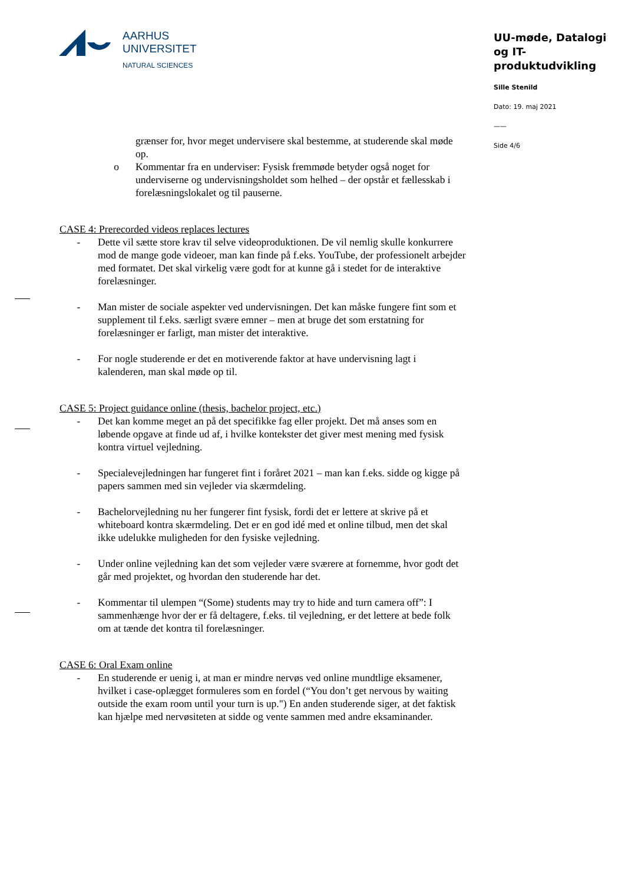AARHUS
UNIVERSITET
NATURAL SCIENCES
UU-møde, Datalogi og IT-produktudvikling
Sille Stenild
Dato: 19. maj 2021
——
Side 4/6
grænser for, hvor meget undervisere skal bestemme, at studerende skal møde op.
o Kommentar fra en underviser: Fysisk fremmøde betyder også noget for underviserne og undervisningsholdet som helhed – der opstår et fællesskab i forelæsningslokalet og til pauserne.
CASE 4: Prerecorded videos replaces lectures
- Dette vil sætte store krav til selve videoproduktionen. De vil nemlig skulle konkurrere mod de mange gode videoer, man kan finde på f.eks. YouTube, der professionelt arbejder med formatet. Det skal virkelig være godt for at kunne gå i stedet for de interaktive forelæsninger.
- Man mister de sociale aspekter ved undervisningen. Det kan måske fungere fint som et supplement til f.eks. særligt svære emner – men at bruge det som erstatning for forelæsninger er farligt, man mister det interaktive.
- For nogle studerende er det en motiverende faktor at have undervisning lagt i kalenderen, man skal møde op til.
CASE 5: Project guidance online (thesis, bachelor project, etc.)
- Det kan komme meget an på det specifikke fag eller projekt. Det må anses som en løbende opgave at finde ud af, i hvilke kontekster det giver mest mening med fysisk kontra virtuel vejledning.
- Specialevejledningen har fungeret fint i foråret 2021 – man kan f.eks. sidde og kigge på papers sammen med sin vejleder via skærmdeling.
- Bachelorvejledning nu her fungerer fint fysisk, fordi det er lettere at skrive på et whiteboard kontra skærmdeling. Det er en god idé med et online tilbud, men det skal ikke udelukke muligheden for den fysiske vejledning.
- Under online vejledning kan det som vejleder være sværere at fornemme, hvor godt det går med projektet, og hvordan den studerende har det.
- Kommentar til ulempen “(Some) students may try to hide and turn camera off”: I sammenhænge hvor der er få deltagere, f.eks. til vejledning, er det lettere at bede folk om at tænde det kontra til forelæsninger.
CASE 6: Oral Exam online
- En studerende er uenig i, at man er mindre nervøs ved online mundtlige eksamener, hvilket i case-oplægget formuleres som en fordel (“You don’t get nervous by waiting outside the exam room until your turn is up.") En anden studerende siger, at det faktisk kan hjælpe med nervøsiteten at sidde og vente sammen med andre eksaminander.